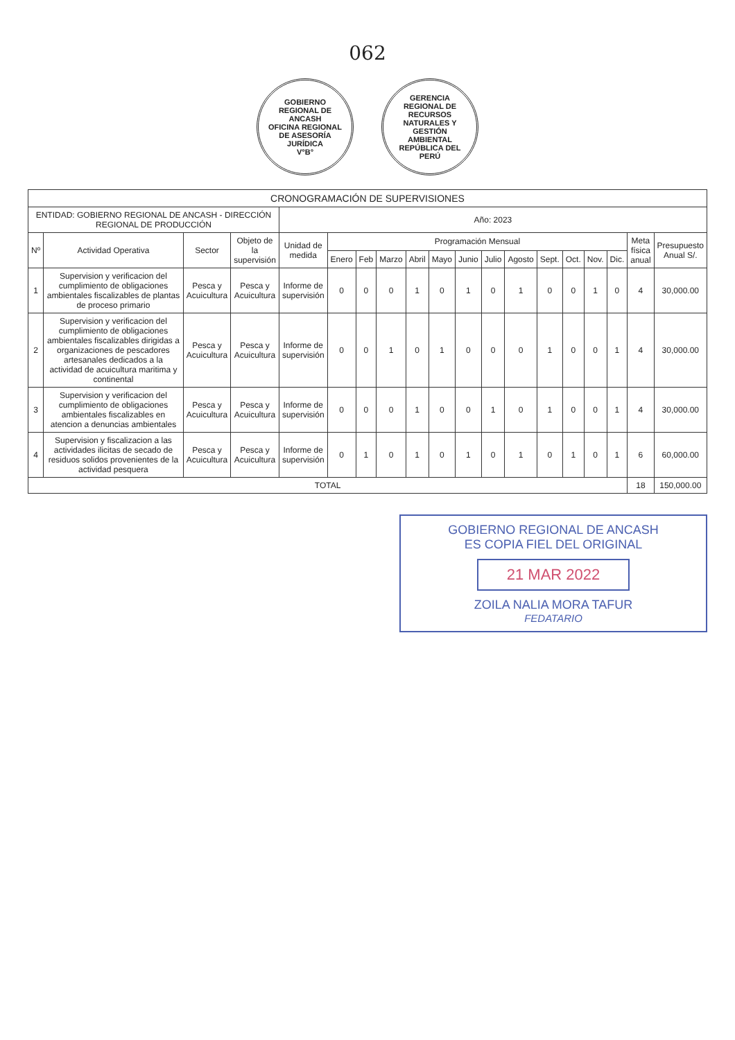062
GOBIERNO REGIONAL DE ANCASH
OFICINA REGIONAL DE ASESORÍA JURÍDICA
V°B°
GERENCIA REGIONAL DE RECURSOS NATURALES Y GESTIÓN AMBIENTAL
REPÚBLICA DEL PERÚ
| CRONOGRAMACIÓN DE SUPERVISIONES | | | | | | | | | | | | | | | | | | |
| --- | --- | --- | --- | --- | --- | --- | --- | --- | --- | --- | --- | --- | --- | --- | --- | --- | --- | --- |
| ENTIDAD: GOBIERNO REGIONAL DE ANCASH - DIRECCIÓN REGIONAL DE PRODUCCIÓN | | | | Año: 2023 | | | | | | | | | | | | | | |
| Nº | Actividad Operativa | Sector | Objeto de la supervisión | Unidad de medida | Programación Mensual | | | | | | | | | | | | Meta física anual | Presupuesto Anual S/. |
| | | | | | Enero | Feb | Marzo | Abril | Mayo | Junio | Julio | Agosto | Sept. | Oct. | Nov. | Dic. | | |
| 1 | Supervision y verificacion del cumplimiento de obligaciones ambientales fiscalizables de plantas de proceso primario | Pesca y Acuicultura | Pesca y Acuicultura | Informe de supervisión | 0 | 0 | 0 | 1 | 0 | 1 | 0 | 1 | 0 | 0 | 1 | 0 | 4 | 30,000.00 |
| 2 | Supervision y verificacion del cumplimiento de obligaciones ambientales fiscalizables dirigidas a organizaciones de pescadores artesanales dedicados a la actividad de acuicultura maritima y continental | Pesca y Acuicultura | Pesca y Acuicultura | Informe de supervisión | 0 | 0 | 1 | 0 | 1 | 0 | 0 | 0 | 1 | 0 | 0 | 1 | 4 | 30,000.00 |
| 3 | Supervision y verificacion del cumplimiento de obligaciones ambientales fiscalizables en atencion a denuncias ambientales | Pesca y Acuicultura | Pesca y Acuicultura | Informe de supervisión | 0 | 0 | 0 | 1 | 0 | 0 | 1 | 0 | 1 | 0 | 0 | 1 | 4 | 30,000.00 |
| 4 | Supervision y fiscalizacion a las actividades ilicitas de secado de residuos solidos provenientes de la actividad pesquera | Pesca y Acuicultura | Pesca y Acuicultura | Informe de supervisión | 0 | 1 | 0 | 1 | 0 | 1 | 0 | 1 | 0 | 1 | 0 | 1 | 6 | 60,000.00 |
| TOTAL | | | | | | | | | | | | | | | | | 18 | 150,000.00 |
GOBIERNO REGIONAL DE ANCASH
ES COPIA FIEL DEL ORIGINAL
21 MAR 2022
ZOILA NALIA MORA TAFUR
FEDATARIO